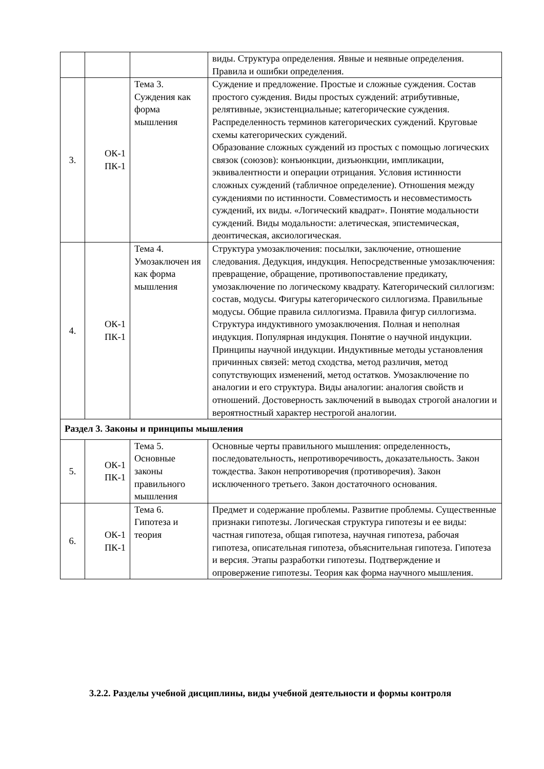| | | | виды. Структура определения. Явные и неявные определения. Правила и ошибки определения. |
| 3. | ОК-1 ПК-1 | Тема 3. Суждения как форма мышления | Суждение и предложение. Простые и сложные суждения. Состав простого суждения. Виды простых суждений: атрибутивные, релятивные, экзистенциальные; категорические суждения. Распределенность терминов категорических суждений. Круговые схемы категорических суждений. Образование сложных суждений из простых с помощью логических связок (союзов): конъюнкции, дизъюнкции, импликации, эквивалентности и операции отрицания. Условия истинности сложных суждений (табличное определение). Отношения между суждениями по истинности. Совместимость и несовместимость суждений, их виды. «Логический квадрат». Понятие модальности суждений. Виды модальности: алетическая, эпистемическая, деонтическая, аксиологическая. |
| 4. | ОК-1 ПК-1 | Тема 4. Умозаключен ия как форма мышления | Структура умозаключения: посылки, заключение, отношение следования. Дедукция, индукция. Непосредственные умозаключения: превращение, обращение, противопоставление предикату, умозаключение по логическому квадрату. Категорический силлогизм: состав, модусы. Фигуры категорического силлогизма. Правильные модусы. Общие правила силлогизма. Правила фигур силлогизма. Структура индуктивного умозаключения. Полная и неполная индукция. Популярная индукция. Понятие о научной индукции. Принципы научной индукции. Индуктивные методы установления причинных связей: метод сходства, метод различия, метод сопутствующих изменений, метод остатков. Умозаключение по аналогии и его структура. Виды аналогии: аналогия свойств и отношений. Достоверность заключений в выводах строгой аналогии и вероятностный характер нестрогой аналогии. |
| Раздел 3. Законы и принципы мышления | | | |
| 5. | ОК-1 ПК-1 | Тема 5. Основные законы правильного мышления | Основные черты правильного мышления: определенность, последовательность, непротиворечивость, доказательность. Закон тождества. Закон непротиворечия (противоречия). Закон исключенного третьего. Закон достаточного основания. |
| 6. | ОК-1 ПК-1 | Тема 6. Гипотеза и теория | Предмет и содержание проблемы. Развитие проблемы. Существенные признаки гипотезы. Логическая структура гипотезы и ее виды: частная гипотеза, общая гипотеза, научная гипотеза, рабочая гипотеза, описательная гипотеза, объяснительная гипотеза. Гипотеза и версия. Этапы разработки гипотезы. Подтверждение и опровержение гипотезы. Теория как форма научного мышления. |
3.2.2. Разделы учебной дисциплины, виды учебной деятельности и формы контроля